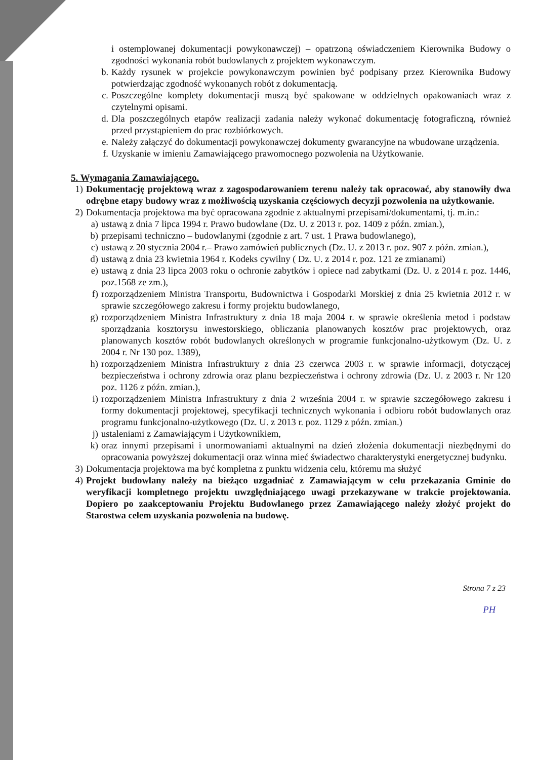i ostemplowanej dokumentacji powykonawczej) – opatrzoną oświadczeniem Kierownika Budowy o zgodności wykonania robót budowlanych z projektem wykonawczym.
b. Każdy rysunek w projekcie powykonawczym powinien być podpisany przez Kierownika Budowy potwierdzając zgodność wykonanych robót z dokumentacją.
c. Poszczególne komplety dokumentacji muszą być spakowane w oddzielnych opakowaniach wraz z czytelnymi opisami.
d. Dla poszczególnych etapów realizacji zadania należy wykonać dokumentację fotograficzną, również przed przystąpieniem do prac rozbiórkowych.
e. Należy załączyć do dokumentacji powykonawczej dokumenty gwarancyjne na wbudowane urządzenia.
f. Uzyskanie w imieniu Zamawiającego prawomocnego pozwolenia na Użytkowanie.
5. Wymagania Zamawiającego.
1) Dokumentację projektową wraz z zagospodarowaniem terenu należy tak opracować, aby stanowiły dwa odrębne etapy budowy wraz z możliwością uzyskania częściowych decyzji pozwolenia na użytkowanie.
2) Dokumentacja projektowa ma być opracowana zgodnie z aktualnymi przepisami/dokumentami, tj. m.in.:
a) ustawą z dnia 7 lipca 1994 r. Prawo budowlane (Dz. U. z 2013 r. poz. 1409 z późn. zmian.),
b) przepisami techniczno – budowlanymi (zgodnie z art. 7 ust. 1 Prawa budowlanego),
c) ustawą z 20 stycznia 2004 r.– Prawo zamówień publicznych (Dz. U. z 2013 r. poz. 907 z późn. zmian.),
d) ustawą z dnia 23 kwietnia 1964 r. Kodeks cywilny ( Dz. U. z 2014 r. poz. 121 ze zmianami)
e) ustawą z dnia 23 lipca 2003 roku o ochronie zabytków i opiece nad zabytkami (Dz. U. z 2014 r. poz. 1446, poz.1568 ze zm.),
f) rozporządzeniem Ministra Transportu, Budownictwa i Gospodarki Morskiej z dnia 25 kwietnia 2012 r. w sprawie szczegółowego zakresu i formy projektu budowlanego,
g) rozporządzeniem Ministra Infrastruktury z dnia 18 maja 2004 r. w sprawie określenia metod i podstaw sporządzania kosztorysu inwestorskiego, obliczania planowanych kosztów prac projektowych, oraz planowanych kosztów robót budowlanych określonych w programie funkcjonalno-użytkowym (Dz. U. z 2004 r. Nr 130 poz. 1389),
h) rozporządzeniem Ministra Infrastruktury z dnia 23 czerwca 2003 r. w sprawie informacji, dotyczącej bezpieczeństwa i ochrony zdrowia oraz planu bezpieczeństwa i ochrony zdrowia (Dz. U. z 2003 r. Nr 120 poz. 1126 z późn. zmian.),
i) rozporządzeniem Ministra Infrastruktury z dnia 2 września 2004 r. w sprawie szczegółowego zakresu i formy dokumentacji projektowej, specyfikacji technicznych wykonania i odbioru robót budowlanych oraz programu funkcjonalno-użytkowego (Dz. U. z 2013 r. poz. 1129 z późn. zmian.)
j) ustaleniami z Zamawiającym i Użytkownikiem,
k) oraz innymi przepisami i unormowaniami aktualnymi na dzień złożenia dokumentacji niezbędnymi do opracowania powyższej dokumentacji oraz winna mieć świadectwo charakterystyki energetycznej budynku.
3) Dokumentacja projektowa ma być kompletna z punktu widzenia celu, któremu ma służyć
4) Projekt budowlany należy na bieżąco uzgadniać z Zamawiającym w celu przekazania Gminie do weryfikacji kompletnego projektu uwzględniającego uwagi przekazywane w trakcie projektowania. Dopiero po zaakceptowaniu Projektu Budowlanego przez Zamawiającego należy złożyć projekt do Starostwa celem uzyskania pozwolenia na budowę.
Strona 7 z 23
PH